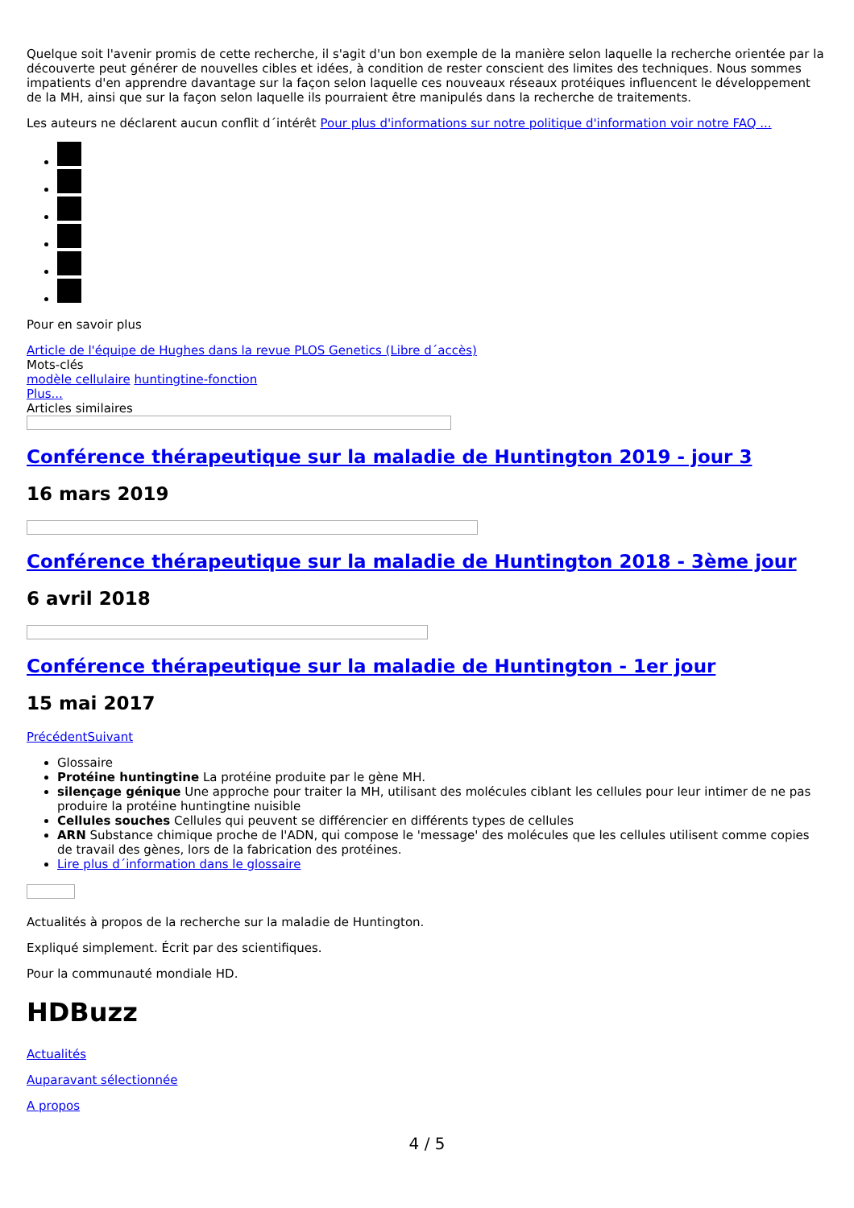Quelque soit l'avenir promis de cette recherche, il s'agit d'un bon exemple de la manière selon laquelle la recherche orientée par la découverte peut générer de nouvelles cibles et idées, à condition de rester conscient des limites des techniques. Nous sommes impatients d'en apprendre davantage sur la façon selon laquelle ces nouveaux réseaux protéiques influencent le développement de la MH, ainsi que sur la façon selon laquelle ils pourraient être manipulés dans la recherche de traitements.
Les auteurs ne déclarent aucun conflit d´intérêt Pour plus d'informations sur notre politique d'information voir notre FAQ ...
Pour en savoir plus
Article de l'équipe de Hughes dans la revue PLOS Genetics (Libre d´accès)
Mots-clés
modèle cellulaire huntingtine-fonction
Plus...
Articles similaires
Conférence thérapeutique sur la maladie de Huntington 2019 - jour 3
16 mars 2019
Conférence thérapeutique sur la maladie de Huntington 2018 - 3ème jour
6 avril 2018
Conférence thérapeutique sur la maladie de Huntington - 1er jour
15 mai 2017
Précédent Suivant
Glossaire
Protéine huntingtine La protéine produite par le gène MH.
silençage génique Une approche pour traiter la MH, utilisant des molécules ciblant les cellules pour leur intimer de ne pas produire la protéine huntingtine nuisible
Cellules souches Cellules qui peuvent se différencier en différents types de cellules
ARN Substance chimique proche de l'ADN, qui compose le 'message' des molécules que les cellules utilisent comme copies de travail des gènes, lors de la fabrication des protéines.
Lire plus d´information dans le glossaire
Actualités à propos de la recherche sur la maladie de Huntington.
Expliqué simplement. Écrit par des scientifiques.
Pour la communauté mondiale HD.
HDBuzz
Actualités
Auparavant sélectionnée
A propos
4 / 5